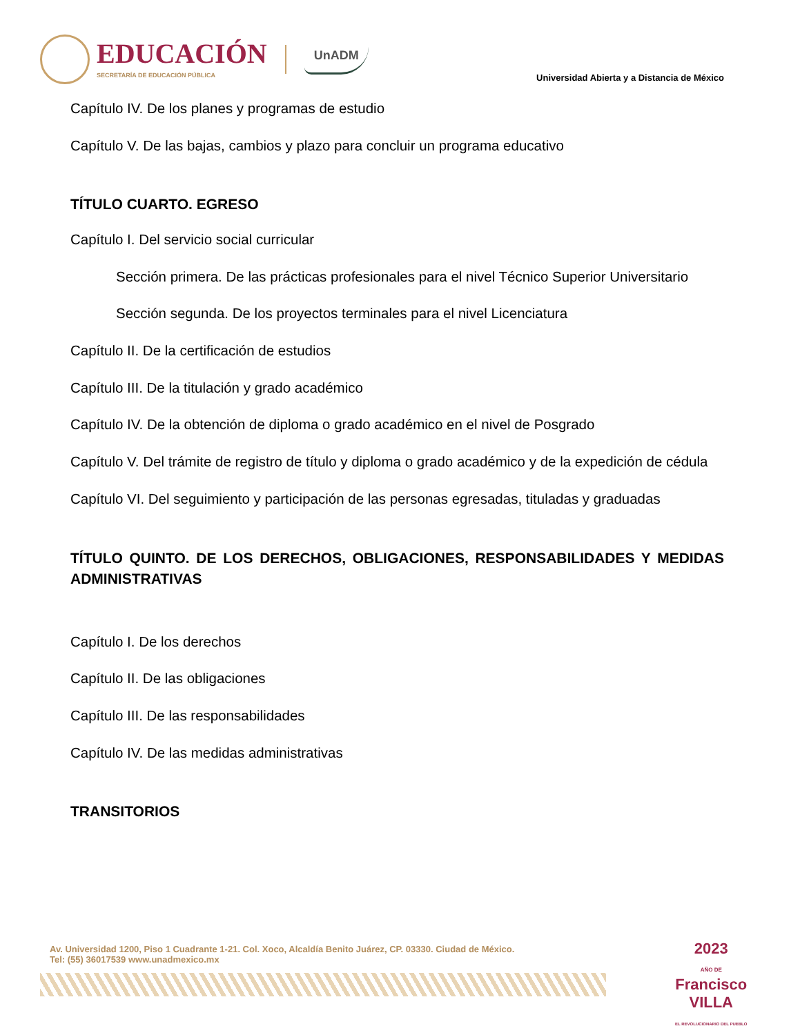EDUCACIÓN
SECRETARÍA DE EDUCACIÓN PÚBLICA
UnADM
Universidad Abierta y a Distancia de México
Capítulo IV. De los planes y programas de estudio
Capítulo V. De las bajas, cambios y plazo para concluir un programa educativo
TÍTULO CUARTO. EGRESO
Capítulo I. Del servicio social curricular
Sección primera. De las prácticas profesionales para el nivel Técnico Superior Universitario
Sección segunda. De los proyectos terminales para el nivel Licenciatura
Capítulo II. De la certificación de estudios
Capítulo III. De la titulación y grado académico
Capítulo IV. De la obtención de diploma o grado académico en el nivel de Posgrado
Capítulo V. Del trámite de registro de título y diploma o grado académico y de la expedición de cédula
Capítulo VI. Del seguimiento y participación de las personas egresadas, tituladas y graduadas
TÍTULO QUINTO. DE LOS DERECHOS, OBLIGACIONES, RESPONSABILIDADES Y MEDIDAS ADMINISTRATIVAS
Capítulo I. De los derechos
Capítulo II. De las obligaciones
Capítulo III. De las responsabilidades
Capítulo IV. De las medidas administrativas
TRANSITORIOS
Av. Universidad 1200, Piso 1 Cuadrante 1-21. Col. Xoco, Alcaldía Benito Juárez, CP. 03330. Ciudad de México.
Tel: (55) 36017539 www.unadmexico.mx
2023
AÑO DE
Francisco
VILLA
EL REVOLUCIONARIO DEL PUEBLO